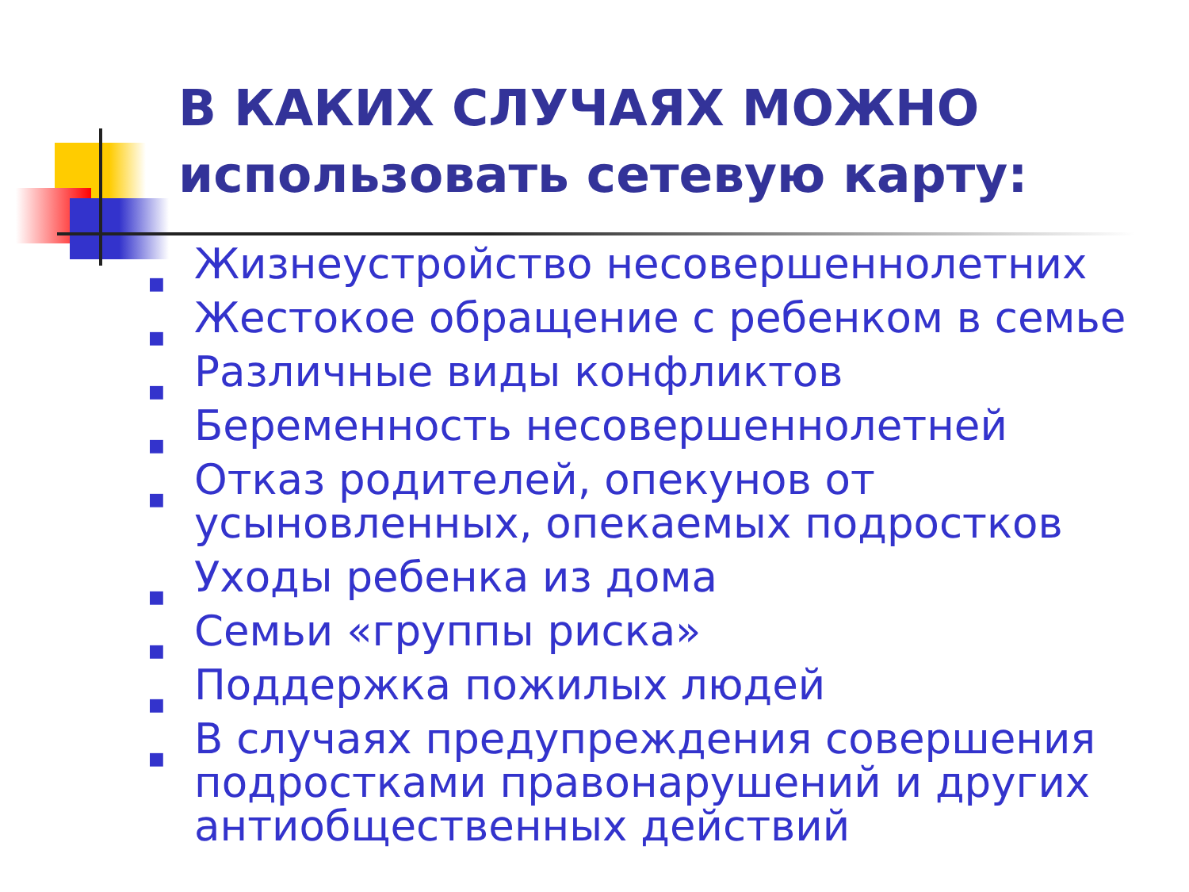В КАКИХ СЛУЧАЯХ МОЖНО использовать сетевую карту:
■ Жизнеустройство несовершеннолетних
■ Жестокое обращение с ребенком в семье
■ Различные виды конфликтов
■ Беременность несовершеннолетней
■ Отказ родителей, опекунов от усыновленных, опекаемых подростков
■ Уходы ребенка из дома
■ Семьи «группы риска»
■ Поддержка пожилых людей
■ В случаях предупреждения совершения подростками правонарушений и других антиобщественных действий